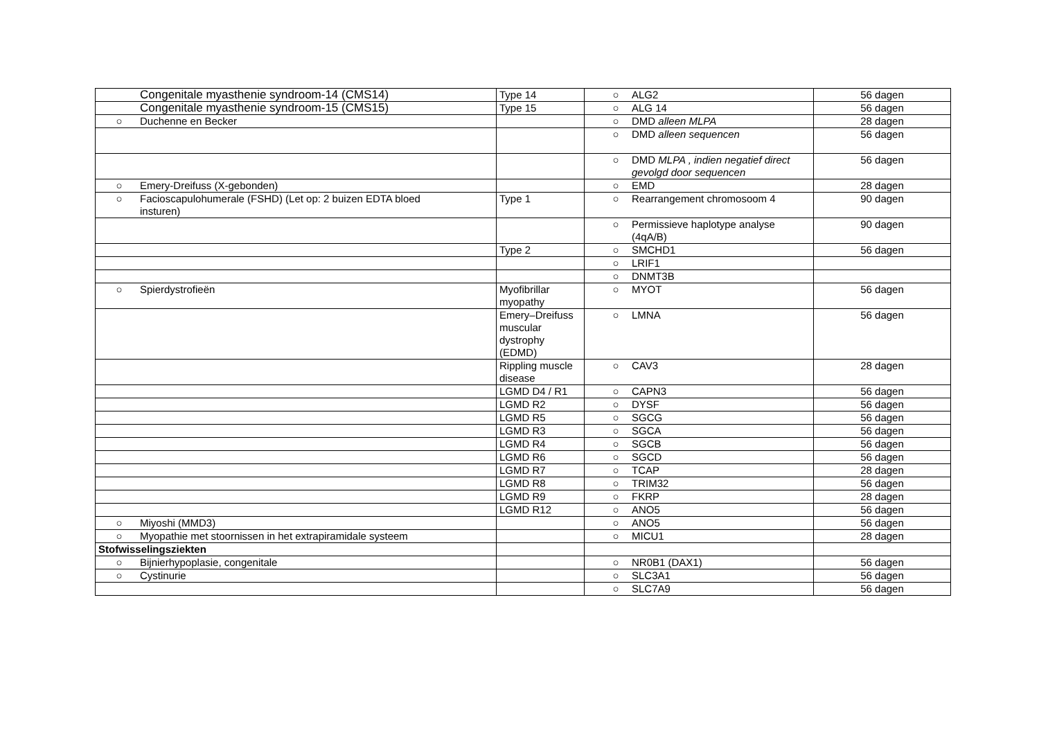| Congenitale myasthenie syndroom-14 (CMS14) | Type 14 | ○ ALG2 | 56 dagen |
| Congenitale myasthenie syndroom-15 (CMS15) | Type 15 | ○ ALG 14 | 56 dagen |
| ○ Duchenne en Becker | | ○ DMD alleen MLPA | 28 dagen |
| | | ○ DMD alleen sequencen | 56 dagen |
| | | ○ DMD MLPA , indien negatief direct ○ gevolgd door sequencen | 56 dagen |
| ○ Emery-Dreifuss (X-gebonden) | | ○ EMD | 28 dagen |
| ○ Facioscapulohumerale (FSHD) (Let op: 2 buizen EDTA bloed insturen) | Type 1 | ○ Rearrangement chromosoom 4 | 90 dagen |
| | | ○ Permissieve haplotype analyse ○ (4qA/B) | 90 dagen |
| | Type 2 | ○ SMCHD1 | 56 dagen |
| | | ○ LRIF1 | |
| | | ○ DNMT3B | |
| ○ Spierdystrofieën | Myofibrillar myopathy | ○ MYOT | 56 dagen |
| | Emery–Dreifuss muscular dystrophy (EDMD) | ○ LMNA | 56 dagen |
| | Rippling muscle disease | ○ CAV3 | 28 dagen |
| | LGMD D4 / R1 | ○ CAPN3 | 56 dagen |
| | LGMD R2 | ○ DYSF | 56 dagen |
| | LGMD R5 | ○ SGCG | 56 dagen |
| | LGMD R3 | ○ SGCA | 56 dagen |
| | LGMD R4 | ○ SGCB | 56 dagen |
| | LGMD R6 | ○ SGCD | 56 dagen |
| | LGMD R7 | ○ TCAP | 28 dagen |
| | LGMD R8 | ○ TRIM32 | 56 dagen |
| | LGMD R9 | ○ FKRP | 28 dagen |
| | LGMD R12 | ○ ANO5 | 56 dagen |
| ○ Miyoshi (MMD3) | | ○ ANO5 | 56 dagen |
| ○ Myopathie met stoornissen in het extrapiramidale systeem | | ○ MICU1 | 28 dagen |
| Stofwisselingsziekten | | | |
| ○ Bijnierhypoplasie, congenitale | | ○ NR0B1 (DAX1) | 56 dagen |
| ○ Cystinurie | | ○ SLC3A1 | 56 dagen |
| | | ○ SLC7A9 | 56 dagen |